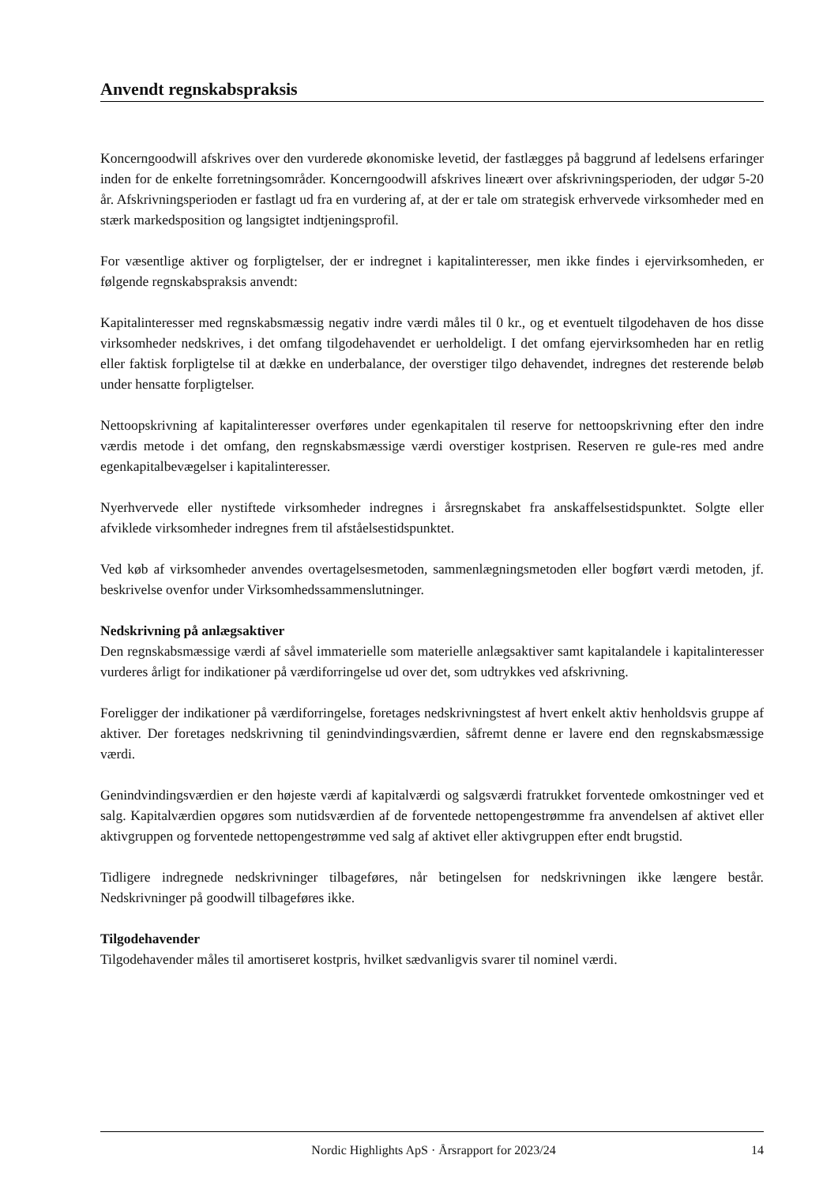Anvendt regnskabspraksis
Koncerngoodwill afskrives over den vurderede økonomiske levetid, der fastlægges på baggrund af ledelsens erfaringer inden for de enkelte forretningsområder. Koncerngoodwill afskrives lineært over afskrivningsperioden, der udgør 5-20 år. Afskrivningsperioden er fastlagt ud fra en vurdering af, at der er tale om strategisk erhvervede virksomheder med en stærk markedsposition og langsigtet indtjeningsprofil.
For væsentlige aktiver og forpligtelser, der er indregnet i kapitalinteresser, men ikke findes i ejervirksomheden, er følgende regnskabspraksis anvendt:
Kapitalinteresser med regnskabsmæssig negativ indre værdi måles til 0 kr., og et eventuelt tilgodehaven de hos disse virksomheder nedskrives, i det omfang tilgodehavendet er uerholdeligt. I det omfang ejervirksomheden har en retlig eller faktisk forpligtelse til at dække en underbalance, der overstiger tilgo dehavendet, indregnes det resterende beløb under hensatte forpligtelser.
Nettoopskrivning af kapitalinteresser overføres under egenkapitalen til reserve for nettoopskrivning efter den indre værdis metode i det omfang, den regnskabsmæssige værdi overstiger kostprisen. Reserven re gule-res med andre egenkapitalbevægelser i kapitalinteresser.
Nyerhvervede eller nystiftede virksomheder indregnes i årsregnskabet fra anskaffelsestidspunktet. Solgte eller afviklede virksomheder indregnes frem til afståelsestidspunktet.
Ved køb af virksomheder anvendes overtagelsesmetoden, sammenlægningsmetoden eller bogført værdi metoden, jf. beskrivelse ovenfor under Virksomhedssammenslutninger.
Nedskrivning på anlægsaktiver
Den regnskabsmæssige værdi af såvel immaterielle som materielle anlægsaktiver samt kapitalandele i kapitalinteresser vurderes årligt for indikationer på værdiforringelse ud over det, som udtrykkes ved afskrivning.
Foreligger der indikationer på værdiforringelse, foretages nedskrivningstest af hvert enkelt aktiv henholdsvis gruppe af aktiver. Der foretages nedskrivning til genindvindingsværdien, såfremt denne er lavere end den regnskabsmæssige værdi.
Genindvindingsværdien er den højeste værdi af kapitalværdi og salgsværdi fratrukket forventede omkostninger ved et salg. Kapitalværdien opgøres som nutidsværdien af de forventede nettopengestrømme fra anvendelsen af aktivet eller aktivgruppen og forventede nettopengestrømme ved salg af aktivet eller aktivgruppen efter endt brugstid.
Tidligere indregnede nedskrivninger tilbageføres, når betingelsen for nedskrivningen ikke længere består. Nedskrivninger på goodwill tilbageføres ikke.
Tilgodehavender
Tilgodehavender måles til amortiseret kostpris, hvilket sædvanligvis svarer til nominel værdi.
Nordic Highlights ApS · Årsrapport for 2023/24 14